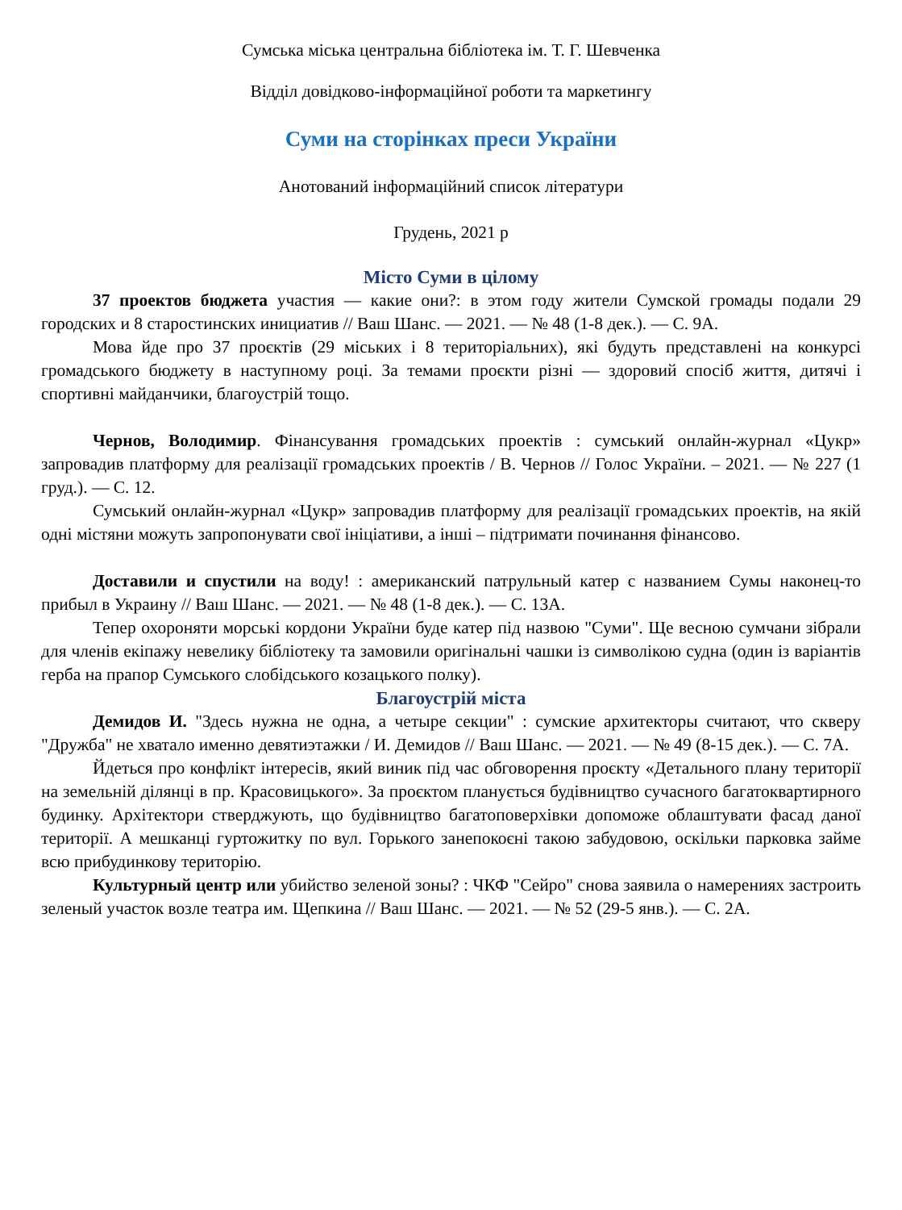Сумська міська центральна бібліотека ім. Т. Г. Шевченка
Відділ довідково-інформаційної роботи та маркетингу
Суми на сторінках преси України
Анотований інформаційний список літератури
Грудень, 2021 р
Місто Суми в цілому
37 проектов бюджета участия — какие они?: в этом году жители Сумской громады подали 29 городских и 8 старостинских инициатив // Ваш Шанс. — 2021. — № 48 (1-8 дек.). — С. 9А.
Мова йде про 37 проєктів (29 міських і 8 територіальних), які будуть представлені на конкурсі громадського бюджету в наступному році. За темами проєкти різні — здоровий спосіб життя, дитячі і спортивні майданчики, благоустрій тощо.
Чернов, Володимир. Фінансування громадських проектів : сумський онлайн-журнал «Цукр» запровадив платформу для реалізації громадських проектів / В. Чернов // Голос України. – 2021. — № 227 (1 груд.). — С. 12.
Сумський онлайн-журнал «Цукр» запровадив платформу для реалізації громадських проектів, на якій одні містяни можуть запропонувати свої ініціативи, а інші – підтримати починання фінансово.
Доставили и спустили на воду! : американский патрульный катер с названием Сумы наконец-то прибыл в Украину // Ваш Шанс. — 2021. — № 48 (1-8 дек.). — С. 13А.
Тепер охороняти морські кордони України буде катер під назвою "Суми". Ще весною сумчани зібрали для членів екіпажу невелику бібліотеку та замовили оригінальні чашки із символікою судна (один із варіантів герба на прапор Сумського слобідського козацького полку).
Благоустрій міста
Демидов И. "Здесь нужна не одна, а четыре секции" : сумские архитекторы считают, что скверу "Дружба" не хватало именно девятиэтажки / И. Демидов // Ваш Шанс. — 2021. — № 49 (8-15 дек.). — С. 7А.
Йдеться про конфлікт інтересів, який виник під час обговорення проєкту «Детального плану території на земельній ділянці в пр. Красовицького». За проєктом планується будівництво сучасного багатоквартирного будинку. Архітектори стверджують, що будівництво багатоповерхівки допоможе облаштувати фасад даної території. А мешканці гуртожитку по вул. Горького занепокоєні такою забудовою, оскільки парковка займе всю прибудинкову територію.
Культурный центр или убийство зеленой зоны? : ЧКФ "Сейро" снова заявила о намерениях застроить зеленый участок возле театра им. Щепкина // Ваш Шанс. — 2021. — № 52 (29-5 янв.). — С. 2А.